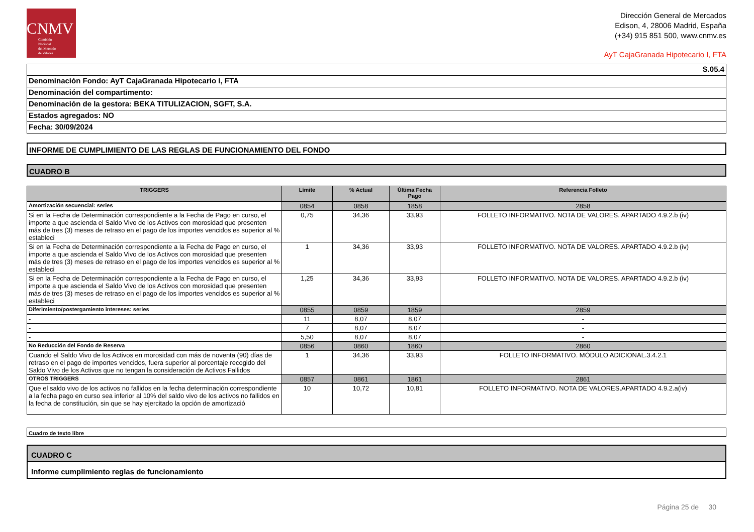CNMV
Comisión
Nacional
del Mercado
de Valores
Dirección General de Mercados
Edison, 4, 28006 Madrid, España
(+34) 915 851 500, www.cnmv.es
AyT CajaGranada Hipotecario I, FTA
| S.05.4 |
| Denominación Fondo: AyT CajaGranada Hipotecario I, FTA |
| Denominación del compartimento: |
| Denominación de la gestora: BEKA TITULIZACION, SGFT, S.A. |
| Estados agregados: NO |
| Fecha: 30/09/2024 |
INFORME DE CUMPLIMIENTO DE LAS REGLAS DE FUNCIONAMIENTO DEL FONDO
CUADRO B
| TRIGGERS | Límite | % Actual | Última Fecha Pago | Referencia Folleto |
| --- | --- | --- | --- | --- |
| Amortización secuencial: series | 0854 | 0858 | 1858 | 2858 |
| Si en la Fecha de Determinación correspondiente a la Fecha de Pago en curso, el importe a que ascienda el Saldo Vivo de los Activos con morosidad que presenten más de tres (3) meses de retraso en el pago de los importes vencidos es superior al % estableci | 0,75 | 34,36 | 33,93 | FOLLETO INFORMATIVO. NOTA DE VALORES. APARTADO 4.9.2.b (iv) |
| Si en la Fecha de Determinación correspondiente a la Fecha de Pago en curso, el importe a que ascienda el Saldo Vivo de los Activos con morosidad que presenten más de tres (3) meses de retraso en el pago de los importes vencidos es superior al % estableci | 1 | 34,36 | 33,93 | FOLLETO INFORMATIVO. NOTA DE VALORES. APARTADO 4.9.2.b (iv) |
| Si en la Fecha de Determinación correspondiente a la Fecha de Pago en curso, el importe a que ascienda el Saldo Vivo de los Activos con morosidad que presenten más de tres (3) meses de retraso en el pago de los importes vencidos es superior al % estableci | 1,25 | 34,36 | 33,93 | FOLLETO INFORMATIVO. NOTA DE VALORES. APARTADO 4.9.2.b (iv) |
| Diferimiento/postergamiento intereses: series | 0855 | 0859 | 1859 | 2859 |
| - | 11 | 8,07 | 8,07 | - |
| - | 7 | 8,07 | 8,07 | - |
| - | 5,50 | 8,07 | 8,07 | - |
| No Reducción del Fondo de Reserva | 0856 | 0860 | 1860 | 2860 |
| Cuando el Saldo Vivo de los Activos en morosidad con más de noventa (90) días de retraso en el pago de importes vencidos, fuera superior al porcentaje recogido del Saldo Vivo de los Activos que no tengan la consideración de Activos Fallidos | 1 | 34,36 | 33,93 | FOLLETO INFORMATIVO. MÓDULO ADICIONAL.3.4.2.1 |
| OTROS TRIGGERS | 0857 | 0861 | 1861 | 2861 |
| Que el saldo vivo de los activos no fallidos en la fecha determinación correspondiente a la fecha pago en curso sea inferior al 10% del saldo vivo de los activos no fallidos en la fecha de constitución, sin que se hay ejercitado la opción de amortizació | 10 | 10,72 | 10,81 | FOLLETO INFORMATIVO. NOTA DE VALORES.APARTADO 4.9.2.a(iv) |
Cuadro de texto libre
CUADRO C
Informe cumplimiento reglas de funcionamiento
Página 25 de 30